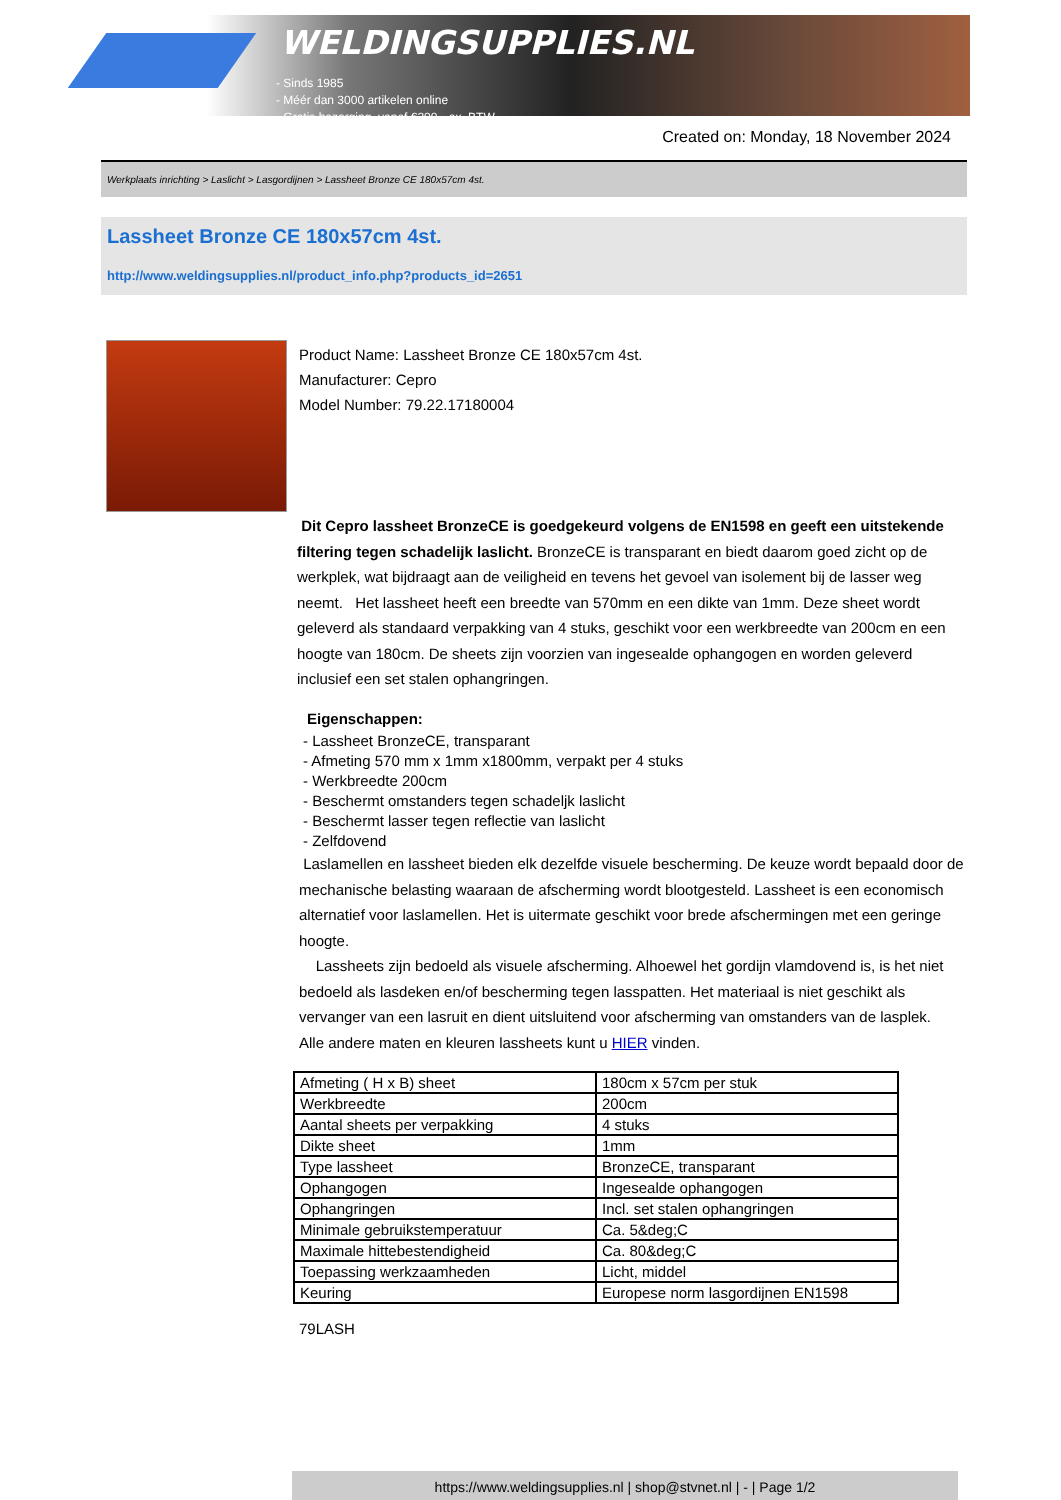WELDINGSUPPLIES.NL
- Sinds 1985
- Méér dan 3000 artikelen online
- Gratis bezorging, vanaf €200,--ex. BTW
Created on: Monday, 18 November 2024
Werkplaats inrichting > Laslicht > Lasgordijnen > Lassheet Bronze CE 180x57cm 4st.
Lassheet Bronze CE 180x57cm 4st.
http://www.weldingsupplies.nl/product_info.php?products_id=2651
Product Name: Lassheet Bronze CE 180x57cm 4st.
Manufacturer: Cepro
Model Number: 79.22.17180004
Dit Cepro lassheet BronzeCE is goedgekeurd volgens de EN1598 en geeft een uitstekende filtering tegen schadelijk laslicht. BronzeCE is transparant en biedt daarom goed zicht op de werkplek, wat bijdraagt aan de veiligheid en tevens het gevoel van isolement bij de lasser weg neemt. Het lassheet heeft een breedte van 570mm en een dikte van 1mm. Deze sheet wordt geleverd als standaard verpakking van 4 stuks, geschikt voor een werkbreedte van 200cm en een hoogte van 180cm. De sheets zijn voorzien van ingesealde ophangogen en worden geleverd inclusief een set stalen ophangringen.
Eigenschappen:
- Lassheet BronzeCE, transparant
- Afmeting 570 mm x 1mm x1800mm, verpakt per 4 stuks
- Werkbreedte 200cm
- Beschermt omstanders tegen schadeljk laslicht
- Beschermt lasser tegen reflectie van laslicht
- Zelfdovend
Laslamellen en lassheet bieden elk dezelfde visuele bescherming. De keuze wordt bepaald door de mechanische belasting waaraan de afscherming wordt blootgesteld. Lassheet is een economisch alternatief voor laslamellen. Het is uitermate geschikt voor brede afschermingen met een geringe hoogte.
Lassheets zijn bedoeld als visuele afscherming. Alhoewel het gordijn vlamdovend is, is het niet bedoeld als lasdeken en/of bescherming tegen lasspatten. Het materiaal is niet geschikt als vervanger van een lasruit en dient uitsluitend voor afscherming van omstanders van de lasplek. Alle andere maten en kleuren lassheets kunt u HIER vinden.
| Afmeting ( H x B) sheet | 180cm x 57cm per stuk |
| Werkbreedte | 200cm |
| Aantal sheets per verpakking | 4 stuks |
| Dikte sheet | 1mm |
| Type lassheet | BronzeCE, transparant |
| Ophangogen | Ingesealde ophangogen |
| Ophangringen | Incl. set stalen ophangringen |
| Minimale gebruikstemperatuur | Ca. 5&deg;C |
| Maximale hittebestendigheid | Ca. 80&deg;C |
| Toepassing werkzaamheden | Licht, middel |
| Keuring | Europese norm lasgordijnen EN1598 |
79LASH
https://www.weldingsupplies.nl | shop@stvnet.nl | - | Page 1/2